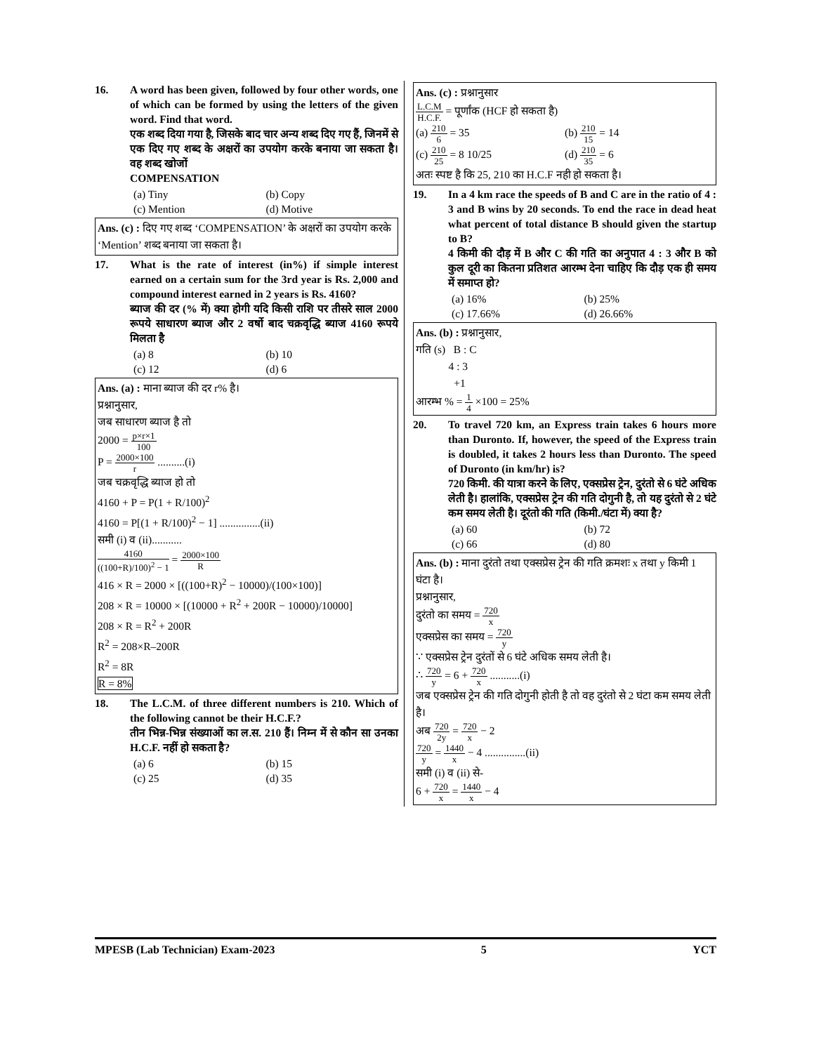16. A word has been given, followed by four other words, one of which can be formed by using the letters of the given word. Find that word.
एक शब्द दिया गया है, जिसके बाद चार अन्य शब्द दिए गए हैं, जिनमें से एक दिए गए शब्द के अक्षरों का उपयोग करके बनाया जा सकता है। वह शब्द खोजों
COMPENSATION
(a) Tiny
(b) Copy
(c) Mention
(d) Motive
Ans. (c) : दिए गए शब्द ‘COMPENSATION’ के अक्षरों का उपयोग करके ‘Mention’ शब्द बनाया जा सकता है।
17. What is the rate of interest (in%) if simple interest earned on a certain sum for the 3rd year is Rs. 2,000 and compound interest earned in 2 years is Rs. 4160?
ब्याज की दर (% में) क्या होगी यदि किसी राशि पर तीसरे साल 2000 रूपये साधारण ब्याज और 2 वर्षो बाद चक्रवृद्धि ब्याज 4160 रूपये मिलता है
(a) 8
(b) 10
(c) 12
(d) 6
Ans. (a) : माना ब्याज की दर r% है।
प्रश्नानुसार,
जब साधारण ब्याज है तो
2000 = p×r×1 100
P = 2000×100 r ..........(i)
जब चक्रवृद्धि ब्याज हो तो
4160 + P = P(1 + R/100)<sup>2</sup>
4160 = P[(1 + R/100)<sup>2</sup> − 1] ...............(ii)
समी (i) व (ii)...........
4160 ((100+R)/100)<sup>2</sup> − 1 = 2000×100 R
416 × R = 2000 × [((100+R)<sup>2</sup> − 10000)/(100×100)]
208 × R = 10000 × [(10000 + R<sup>2</sup> + 200R − 10000)/10000]
208 × R = R<sup>2</sup> + 200R
R<sup>2</sup> = 208×R–200R
R<sup>2</sup> = 8R
R = 8%
18. The L.C.M. of three different numbers is 210. Which of the following cannot be their H.C.F.?
तीन भिन्न-भिन्न संख्याओं का ल.स. 210 हैं। निम्न में से कौन सा उनका H.C.F. नहीं हो सकता है?
(a) 6
(b) 15
(c) 25
(d) 35
Ans. (c) : प्रश्नानुसार
L.C.M H.C.F. = पूर्णांक (HCF हो सकता है)
(a) 210 6 = 35
(b) 210 15 = 14
(c) 210 25 = 8 10/25
(d) 210 35 = 6
अतः स्पष्ट है कि 25, 210 का H.C.F नही हो सकता है।
19. In a 4 km race the speeds of B and C are in the ratio of 4 : 3 and B wins by 20 seconds. To end the race in dead heat what percent of total distance B should given the startup to B?
4 किमी की दौड़ में B और C की गति का अनुपात 4 : 3 और B को कुल दूरी का कितना प्रतिशत आरम्भ देना चाहिए कि दौड़ एक ही समय में समाप्त हो?
(a) 16%
(b) 25%
(c) 17.66%
(d) 26.66%
Ans. (b) : प्रश्नानुसार,
गति (s) B : C
4 : 3
+1
आरम्भ % = 1 4 ×100 = 25%
20. To travel 720 km, an Express train takes 6 hours more than Duronto. If, however, the speed of the Express train is doubled, it takes 2 hours less than Duronto. The speed of Duronto (in km/hr) is?
720 किमी. की यात्रा करने के लिए, एक्सप्रेस ट्रेन, दुरंतो से 6 घंटे अधिक लेती है। हालांकि, एक्सप्रेस ट्रेन की गति दोगुनी है, तो यह दुरंतो से 2 घंटे कम समय लेती है। दूरंतो की गति (किमी./घंटा में) क्या है?
(a) 60
(b) 72
(c) 66
(d) 80
Ans. (b) : माना दुरंतो तथा एक्सप्रेस ट्रेन की गति क्रमशः x तथा y किमी 1 घंटा है।
प्रश्नानुसार,
दुरंतो का समय = 720 x
एक्सप्रेस का समय = 720 y
∵ एक्सप्रेस ट्रेन दुरंतों से 6 घंटे अधिक समय लेती है।
∴ 720 y = 6 + 720 x ...........(i)
जब एक्सप्रेस ट्रेन की गति दोगुनी होती है तो वह दुरंतो से 2 घंटा कम समय लेती है।
अब 720 2y = 720 x − 2
720 y = 1440 x − 4 ...............(ii)
समी (i) व (ii) से-
6 + 720 x = 1440 x − 4
MPESB (Lab Technician) Exam-2023 5 YCT